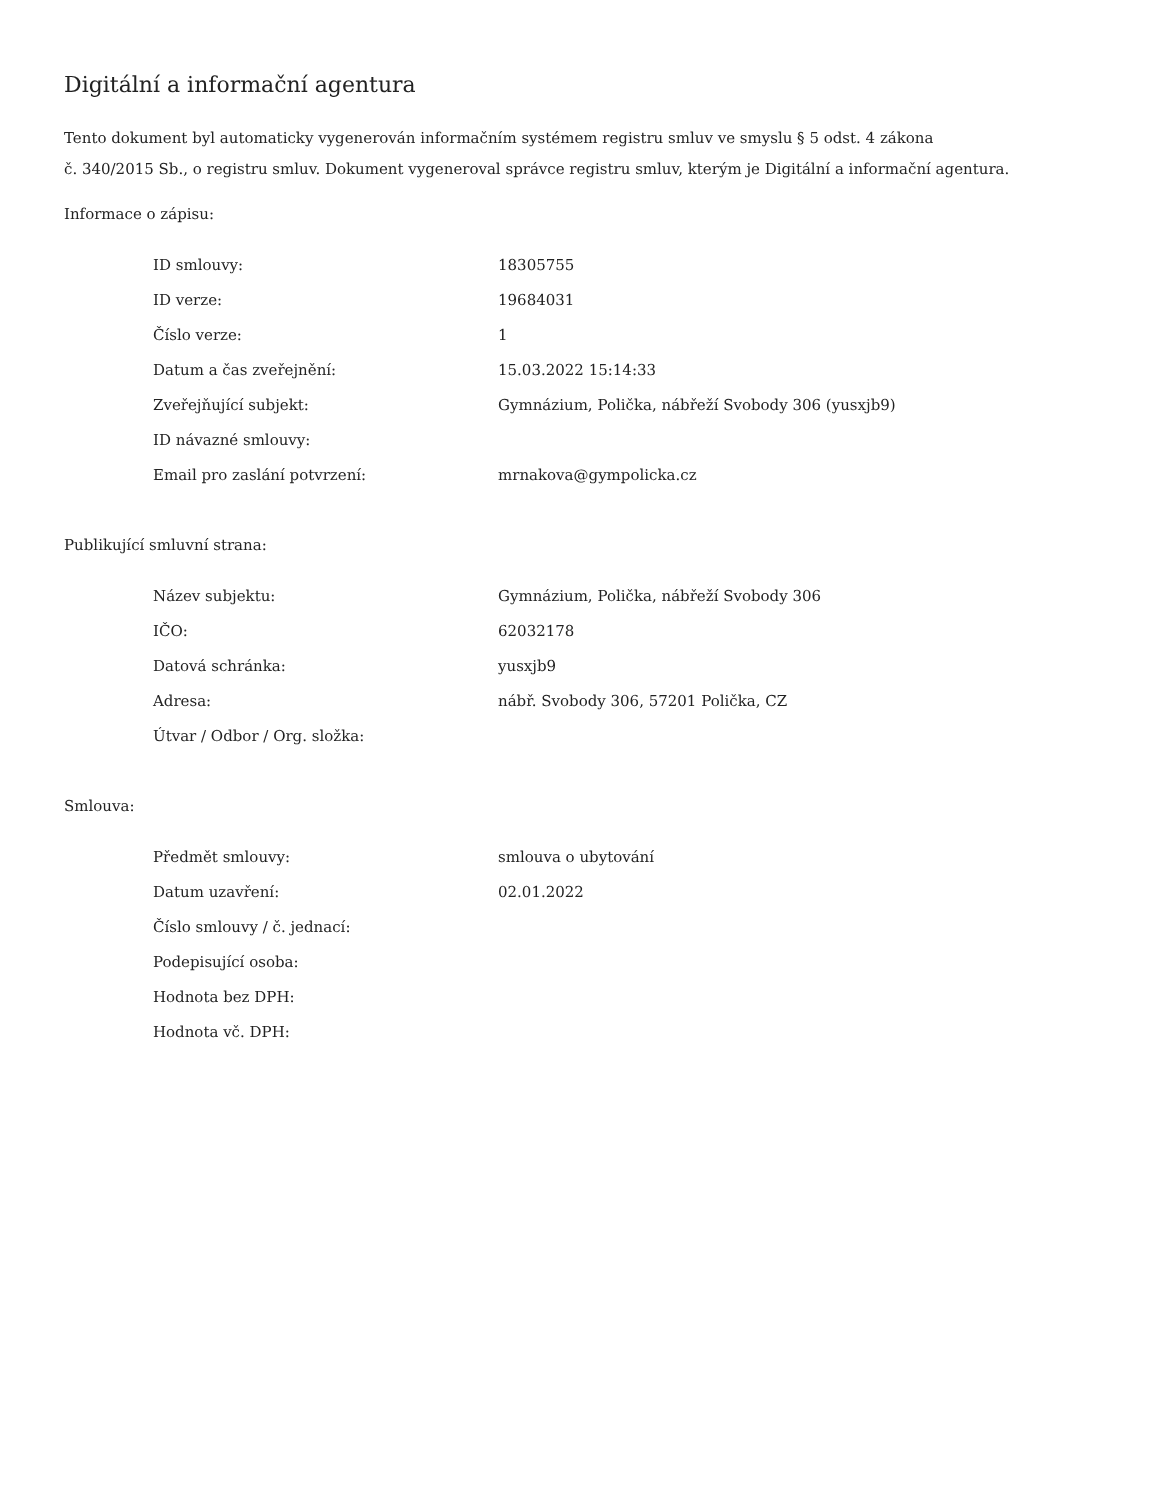Digitální a informační agentura
Tento dokument byl automaticky vygenerován informačním systémem registru smluv ve smyslu § 5 odst. 4 zákona
č. 340/2015 Sb., o registru smluv. Dokument vygeneroval správce registru smluv, kterým je Digitální a informační agentura.
Informace o zápisu:
| ID smlouvy: | 18305755 |
| ID verze: | 19684031 |
| Číslo verze: | 1 |
| Datum a čas zveřejnění: | 15.03.2022 15:14:33 |
| Zveřejňující subjekt: | Gymnázium, Polička, nábřeží Svobody 306 (yusxjb9) |
| ID návazné smlouvy: | |
| Email pro zaslání potvrzení: | mrnakova@gympolicka.cz |
Publikující smluvní strana:
| Název subjektu: | Gymnázium, Polička, nábřeží Svobody 306 |
| IČO: | 62032178 |
| Datová schránka: | yusxjb9 |
| Adresa: | nábř. Svobody 306, 57201 Polička, CZ |
| Útvar / Odbor / Org. složka: | |
Smlouva:
| Předmět smlouvy: | smlouva o ubytování |
| Datum uzavření: | 02.01.2022 |
| Číslo smlouvy / č. jednací: | |
| Podepisující osoba: | |
| Hodnota bez DPH: | |
| Hodnota vč. DPH: | |